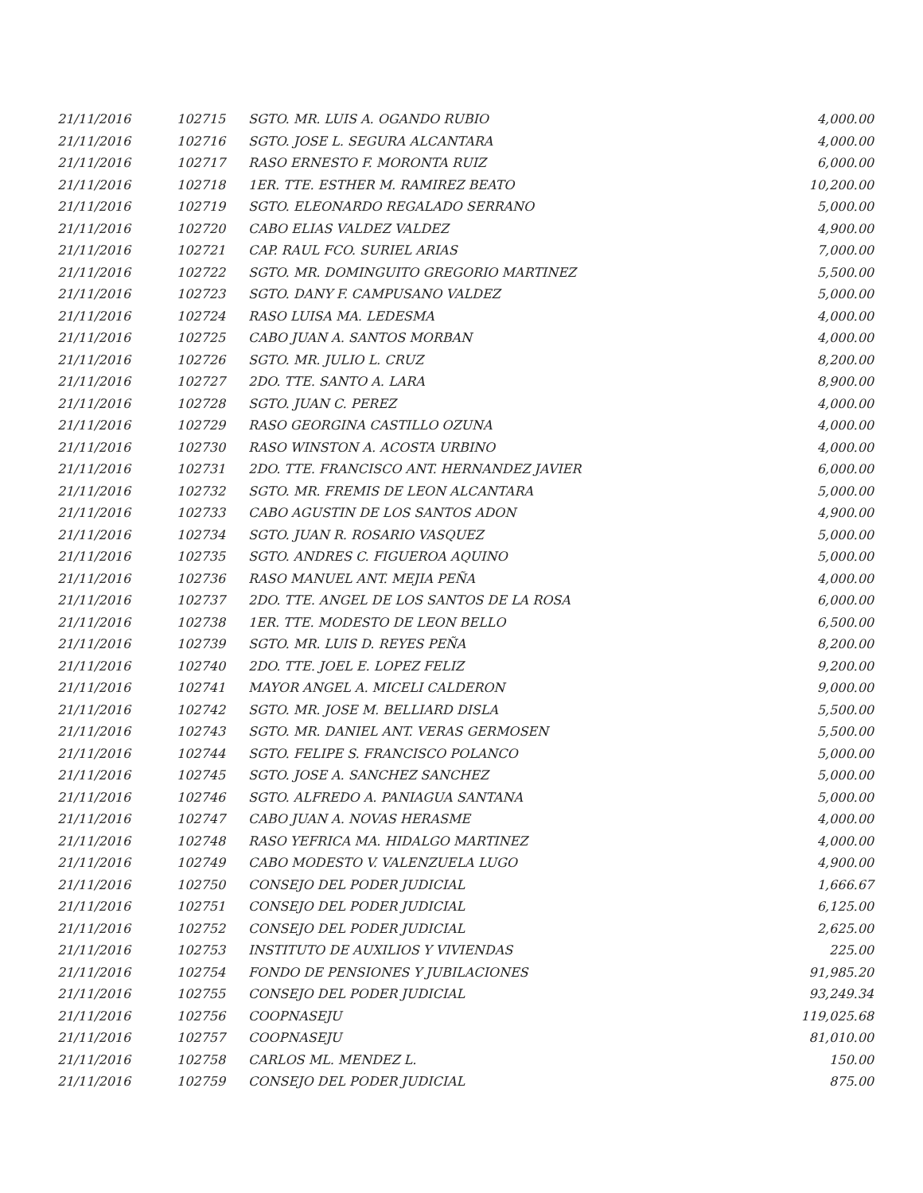| 21/11/2016 | 102715 | SGTO. MR. LUIS A. OGANDO RUBIO | 4,000.00 |
| 21/11/2016 | 102716 | SGTO. JOSE L. SEGURA ALCANTARA | 4,000.00 |
| 21/11/2016 | 102717 | RASO ERNESTO F. MORONTA RUIZ | 6,000.00 |
| 21/11/2016 | 102718 | 1ER. TTE. ESTHER M. RAMIREZ BEATO | 10,200.00 |
| 21/11/2016 | 102719 | SGTO. ELEONARDO REGALADO SERRANO | 5,000.00 |
| 21/11/2016 | 102720 | CABO ELIAS VALDEZ VALDEZ | 4,900.00 |
| 21/11/2016 | 102721 | CAP. RAUL FCO. SURIEL ARIAS | 7,000.00 |
| 21/11/2016 | 102722 | SGTO. MR. DOMINGUITO GREGORIO MARTINEZ | 5,500.00 |
| 21/11/2016 | 102723 | SGTO. DANY F. CAMPUSANO VALDEZ | 5,000.00 |
| 21/11/2016 | 102724 | RASO LUISA MA. LEDESMA | 4,000.00 |
| 21/11/2016 | 102725 | CABO JUAN A. SANTOS MORBAN | 4,000.00 |
| 21/11/2016 | 102726 | SGTO. MR. JULIO L. CRUZ | 8,200.00 |
| 21/11/2016 | 102727 | 2DO. TTE. SANTO A. LARA | 8,900.00 |
| 21/11/2016 | 102728 | SGTO. JUAN C. PEREZ | 4,000.00 |
| 21/11/2016 | 102729 | RASO GEORGINA CASTILLO OZUNA | 4,000.00 |
| 21/11/2016 | 102730 | RASO WINSTON A. ACOSTA URBINO | 4,000.00 |
| 21/11/2016 | 102731 | 2DO. TTE. FRANCISCO ANT. HERNANDEZ JAVIER | 6,000.00 |
| 21/11/2016 | 102732 | SGTO. MR. FREMIS DE LEON ALCANTARA | 5,000.00 |
| 21/11/2016 | 102733 | CABO AGUSTIN DE LOS SANTOS ADON | 4,900.00 |
| 21/11/2016 | 102734 | SGTO. JUAN R. ROSARIO VASQUEZ | 5,000.00 |
| 21/11/2016 | 102735 | SGTO. ANDRES C. FIGUEROA AQUINO | 5,000.00 |
| 21/11/2016 | 102736 | RASO MANUEL ANT. MEJIA PEÑA | 4,000.00 |
| 21/11/2016 | 102737 | 2DO. TTE. ANGEL DE LOS SANTOS DE LA ROSA | 6,000.00 |
| 21/11/2016 | 102738 | 1ER. TTE. MODESTO DE LEON BELLO | 6,500.00 |
| 21/11/2016 | 102739 | SGTO. MR. LUIS D. REYES PEÑA | 8,200.00 |
| 21/11/2016 | 102740 | 2DO. TTE. JOEL E. LOPEZ FELIZ | 9,200.00 |
| 21/11/2016 | 102741 | MAYOR ANGEL A. MICELI CALDERON | 9,000.00 |
| 21/11/2016 | 102742 | SGTO. MR. JOSE M. BELLIARD DISLA | 5,500.00 |
| 21/11/2016 | 102743 | SGTO. MR. DANIEL ANT. VERAS GERMOSEN | 5,500.00 |
| 21/11/2016 | 102744 | SGTO. FELIPE S. FRANCISCO POLANCO | 5,000.00 |
| 21/11/2016 | 102745 | SGTO. JOSE A. SANCHEZ SANCHEZ | 5,000.00 |
| 21/11/2016 | 102746 | SGTO. ALFREDO A. PANIAGUA SANTANA | 5,000.00 |
| 21/11/2016 | 102747 | CABO JUAN A. NOVAS HERASME | 4,000.00 |
| 21/11/2016 | 102748 | RASO YEFRICA MA. HIDALGO MARTINEZ | 4,000.00 |
| 21/11/2016 | 102749 | CABO MODESTO V. VALENZUELA LUGO | 4,900.00 |
| 21/11/2016 | 102750 | CONSEJO DEL PODER JUDICIAL | 1,666.67 |
| 21/11/2016 | 102751 | CONSEJO DEL PODER JUDICIAL | 6,125.00 |
| 21/11/2016 | 102752 | CONSEJO DEL PODER JUDICIAL | 2,625.00 |
| 21/11/2016 | 102753 | INSTITUTO DE AUXILIOS Y VIVIENDAS | 225.00 |
| 21/11/2016 | 102754 | FONDO DE PENSIONES Y JUBILACIONES | 91,985.20 |
| 21/11/2016 | 102755 | CONSEJO DEL PODER JUDICIAL | 93,249.34 |
| 21/11/2016 | 102756 | COOPNASEJU | 119,025.68 |
| 21/11/2016 | 102757 | COOPNASEJU | 81,010.00 |
| 21/11/2016 | 102758 | CARLOS ML. MENDEZ L. | 150.00 |
| 21/11/2016 | 102759 | CONSEJO DEL PODER JUDICIAL | 875.00 |